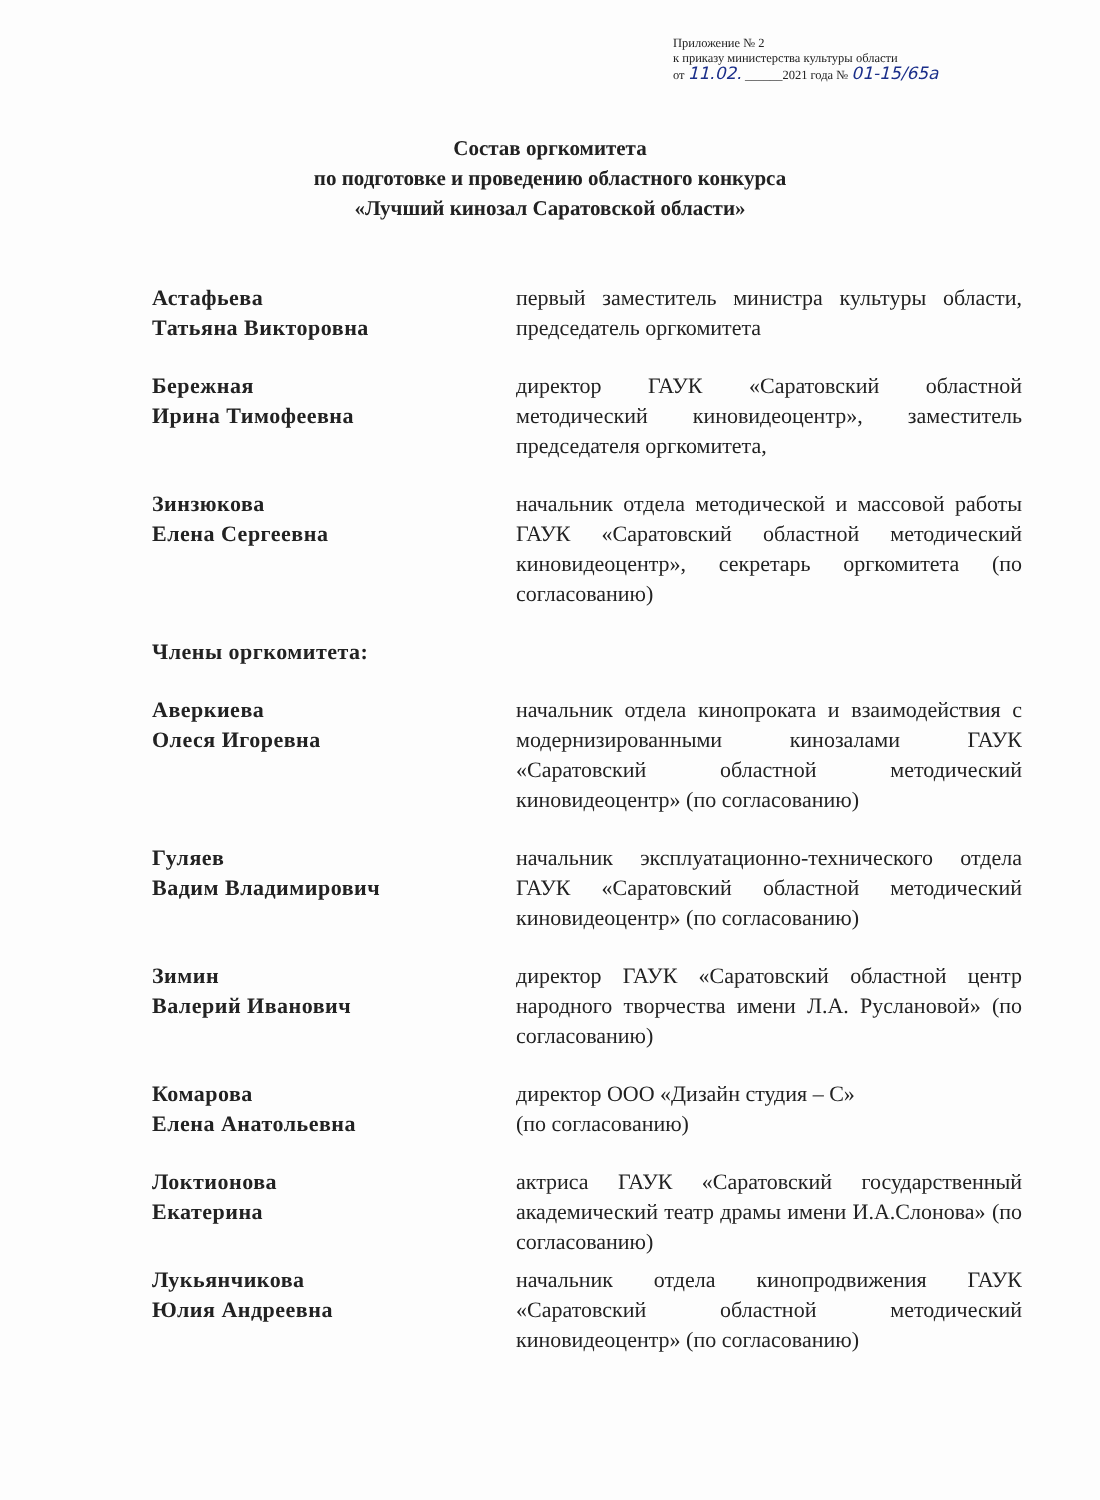Приложение № 2
к приказу министерства культуры области
от 11.02. ______2021 года № 01-15/65а
Состав оргкомитета
по подготовке и проведению областного конкурса
«Лучший кинозал Саратовской области»
Астафьева
Татьяна Викторовна
первый заместитель министра культуры области, председатель оргкомитета
Бережная
Ирина Тимофеевна
директор ГАУК «Саратовский областной методический киновидеоцентр», заместитель председателя оргкомитета,
Зинзюкова
Елена Сергеевна
начальник отдела методической и массовой работы ГАУК «Саратовский областной методический киновидеоцентр», секретарь оргкомитета (по согласованию)
Члены оргкомитета:
Аверкиева
Олеся Игоревна
начальник отдела кинопроката и взаимодействия с модернизированными кинозалами ГАУК «Саратовский областной методический киновидеоцентр» (по согласованию)
Гуляев
Вадим Владимирович
начальник эксплуатационно-технического отдела ГАУК «Саратовский областной методический киновидеоцентр» (по согласованию)
Зимин
Валерий Иванович
директор ГАУК «Саратовский областной центр народного творчества имени Л.А. Руслановой» (по согласованию)
Комарова
Елена Анатольевна
директор ООО «Дизайн студия – С»
(по согласованию)
Локтионова
Екатерина
актриса ГАУК «Саратовский государственный академический театр драмы имени И.А.Слонова» (по согласованию)
Лукьянчикова
Юлия Андреевна
начальник отдела кинопродвижения ГАУК «Саратовский областной методический киновидеоцентр» (по согласованию)